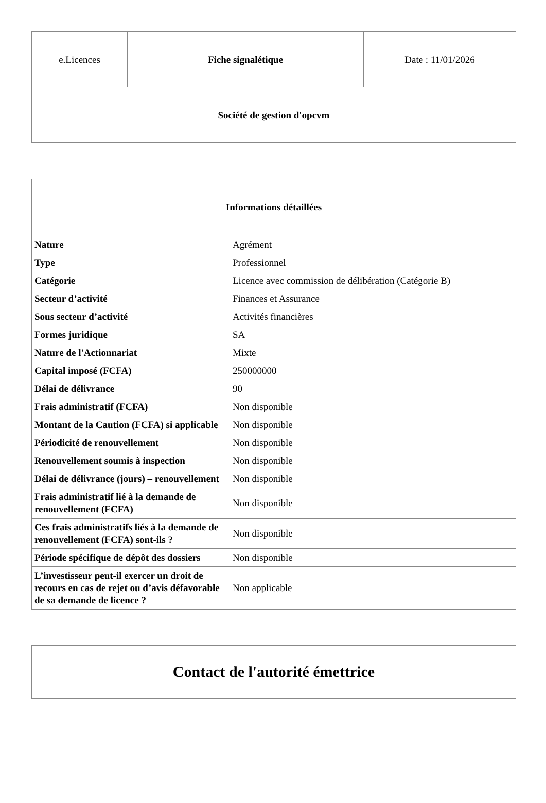| e.Licences | Fiche signalétique | Date : 11/01/2026 |
| Société de gestion d'opcvm | | |
| Informations détaillées | |
| Nature | Agrément |
| Type | Professionnel |
| Catégorie | Licence avec commission de délibération (Catégorie B) |
| Secteur d’activité | Finances et Assurance |
| Sous secteur d’activité | Activités financières |
| Formes juridique | SA |
| Nature de l'Actionnariat | Mixte |
| Capital imposé (FCFA) | 250000000 |
| Délai de délivrance | 90 |
| Frais administratif (FCFA) | Non disponible |
| Montant de la Caution (FCFA) si applicable | Non disponible |
| Périodicité de renouvellement | Non disponible |
| Renouvellement soumis à inspection | Non disponible |
| Délai de délivrance (jours) – renouvellement | Non disponible |
| Frais administratif lié à la demande de renouvellement (FCFA) | Non disponible |
| Ces frais administratifs liés à la demande de renouvellement (FCFA) sont-ils ? | Non disponible |
| Période spécifique de dépôt des dossiers | Non disponible |
| L’investisseur peut-il exercer un droit de recours en cas de rejet ou d’avis défavorable de sa demande de licence ? | Non applicable |
| Contact de l'autorité émettrice |